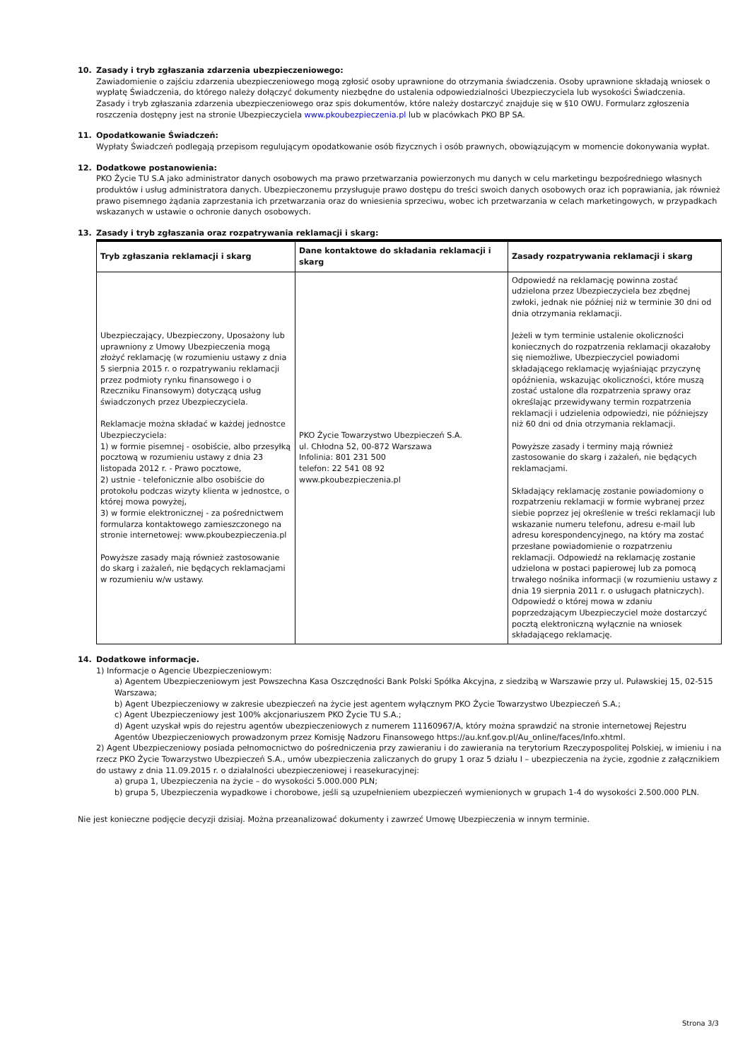10. Zasady i tryb zgłaszania zdarzenia ubezpieczeniowego:
Zawiadomienie o zajściu zdarzenia ubezpieczeniowego mogą zgłosić osoby uprawnione do otrzymania świadczenia. Osoby uprawnione składają wniosek o wypłatę Świadczenia, do którego należy dołączyć dokumenty niezbędne do ustalenia odpowiedzialności Ubezpieczyciela lub wysokości Świadczenia.
Zasady i tryb zgłaszania zdarzenia ubezpieczeniowego oraz spis dokumentów, które należy dostarczyć znajduje się w §10 OWU. Formularz zgłoszenia roszczenia dostępny jest na stronie Ubezpieczyciela www.pkoubezpieczenia.pl lub w placówkach PKO BP SA.
11. Opodatkowanie Świadczeń:
Wypłaty Świadczeń podlegają przepisom regulującym opodatkowanie osób fizycznych i osób prawnych, obowiązującym w momencie dokonywania wypłat.
12. Dodatkowe postanowienia:
PKO Życie TU S.A jako administrator danych osobowych ma prawo przetwarzania powierzonych mu danych w celu marketingu bezpośredniego własnych produktów i usług administratora danych. Ubezpieczonemu przysługuje prawo dostępu do treści swoich danych osobowych oraz ich poprawiania, jak również prawo pisemnego żądania zaprzestania ich przetwarzania oraz do wniesienia sprzeciwu, wobec ich przetwarzania w celach marketingowych, w przypadkach wskazanych w ustawie o ochronie danych osobowych.
13. Zasady i tryb zgłaszania oraz rozpatrywania reklamacji i skarg:
| Tryb zgłaszania reklamacji i skarg | Dane kontaktowe do składania reklamacji i skarg | Zasady rozpatrywania reklamacji i skarg |
| --- | --- | --- |
| Ubezpieczający, Ubezpieczony, Uposażony lub uprawniony z Umowy Ubezpieczenia mogą złożyć reklamację (w rozumieniu ustawy z dnia 5 sierpnia 2015 r. o rozpatrywaniu reklamacji przez podmioty rynku finansowego i o Rzeczniku Finansowym) dotyczącą usług świadczonych przez Ubezpieczyciela. Reklamacje można składać w każdej jednostce Ubezpieczyciela: 1) w formie pisemnej - osobiście, albo przesyłką pocztową w rozumieniu ustawy z dnia 23 listopada 2012 r. - Prawo pocztowe, 2) ustnie - telefonicznie albo osobiście do protokołu podczas wizyty klienta w jednostce, o której mowa powyżej, 3) w formie elektronicznej - za pośrednictwem formularza kontaktowego zamieszczonego na stronie internetowej: www.pkoubezpieczenia.pl Powyższe zasady mają również zastosowanie do skarg i zażaleń, nie będących reklamacjami w rozumieniu w/w ustawy. | PKO Życie Towarzystwo Ubezpieczeń S.A. ul. Chłodna 52, 00-872 Warszawa Infolinia: 801 231 500 telefon: 22 541 08 92 www.pkoubezpieczenia.pl | Odpowiedź na reklamację powinna zostać udzielona przez Ubezpieczyciela bez zbędnej zwłoki, jednak nie później niż w terminie 30 dni od dnia otrzymania reklamacji. Jeżeli w tym terminie ustalenie okoliczności koniecznych do rozpatrzenia reklamacji okazałoby się niemożliwe, Ubezpieczyciel powiadomi składającego reklamację wyjaśniając przyczynę opóźnienia, wskazując okoliczności, które muszą zostać ustalone dla rozpatrzenia sprawy oraz określając przewidywany termin rozpatrzenia reklamacji i udzielenia odpowiedzi, nie późniejszy niż 60 dni od dnia otrzymania reklamacji. Powyższe zasady i terminy mają również zastosowanie do skarg i zażaleń, nie będących reklamacjami. Składający reklamację zostanie powiadomiony o rozpatrzeniu reklamacji w formie wybranej przez siebie poprzez jej określenie w treści reklamacji lub wskazanie numeru telefonu, adresu e-mail lub adresu korespondencyjnego, na który ma zostać przesłane powiadomienie o rozpatrzeniu reklamacji. Odpowiedź na reklamację zostanie udzielona w postaci papierowej lub za pomocą trwałego nośnika informacji (w rozumieniu ustawy z dnia 19 sierpnia 2011 r. o usługach płatniczych). Odpowiedź o której mowa w zdaniu poprzedzającym Ubezpieczyciel może dostarczyć pocztą elektroniczną wyłącznie na wniosek składającego reklamację. |
14. Dodatkowe informacje.
1) Informacje o Agencie Ubezpieczeniowym:
a) Agentem Ubezpieczeniowym jest Powszechna Kasa Oszczędności Bank Polski Spółka Akcyjna, z siedzibą w Warszawie przy ul. Puławskiej 15, 02-515 Warszawa;
b) Agent Ubezpieczeniowy w zakresie ubezpieczeń na życie jest agentem wyłącznym PKO Życie Towarzystwo Ubezpieczeń S.A.;
c) Agent Ubezpieczeniowy jest 100% akcjonariuszem PKO Życie TU S.A.;
d) Agent uzyskał wpis do rejestru agentów ubezpieczeniowych z numerem 11160967/A, który można sprawdzić na stronie internetowej Rejestru Agentów Ubezpieczeniowych prowadzonym przez Komisję Nadzoru Finansowego https://au.knf.gov.pl/Au_online/faces/Info.xhtml.
2) Agent Ubezpieczeniowy posiada pełnomocnictwo do pośredniczenia przy zawieraniu i do zawierania na terytorium Rzeczypospolitej Polskiej, w imieniu i na rzecz PKO Życie Towarzystwo Ubezpieczeń S.A., umów ubezpieczenia zaliczanych do grupy 1 oraz 5 działu I – ubezpieczenia na życie, zgodnie z załącznikiem do ustawy z dnia 11.09.2015 r. o działalności ubezpieczeniowej i reasekuracyjnej:
a) grupa 1, Ubezpieczenia na życie – do wysokości 5.000.000 PLN;
b) grupa 5, Ubezpieczenia wypadkowe i chorobowe, jeśli są uzupełnieniem ubezpieczeń wymienionych w grupach 1-4 do wysokości 2.500.000 PLN.
Nie jest konieczne podjęcie decyzji dzisiaj. Można przeanalizować dokumenty i zawrzeć Umowę Ubezpieczenia w innym terminie.
Strona 3/3